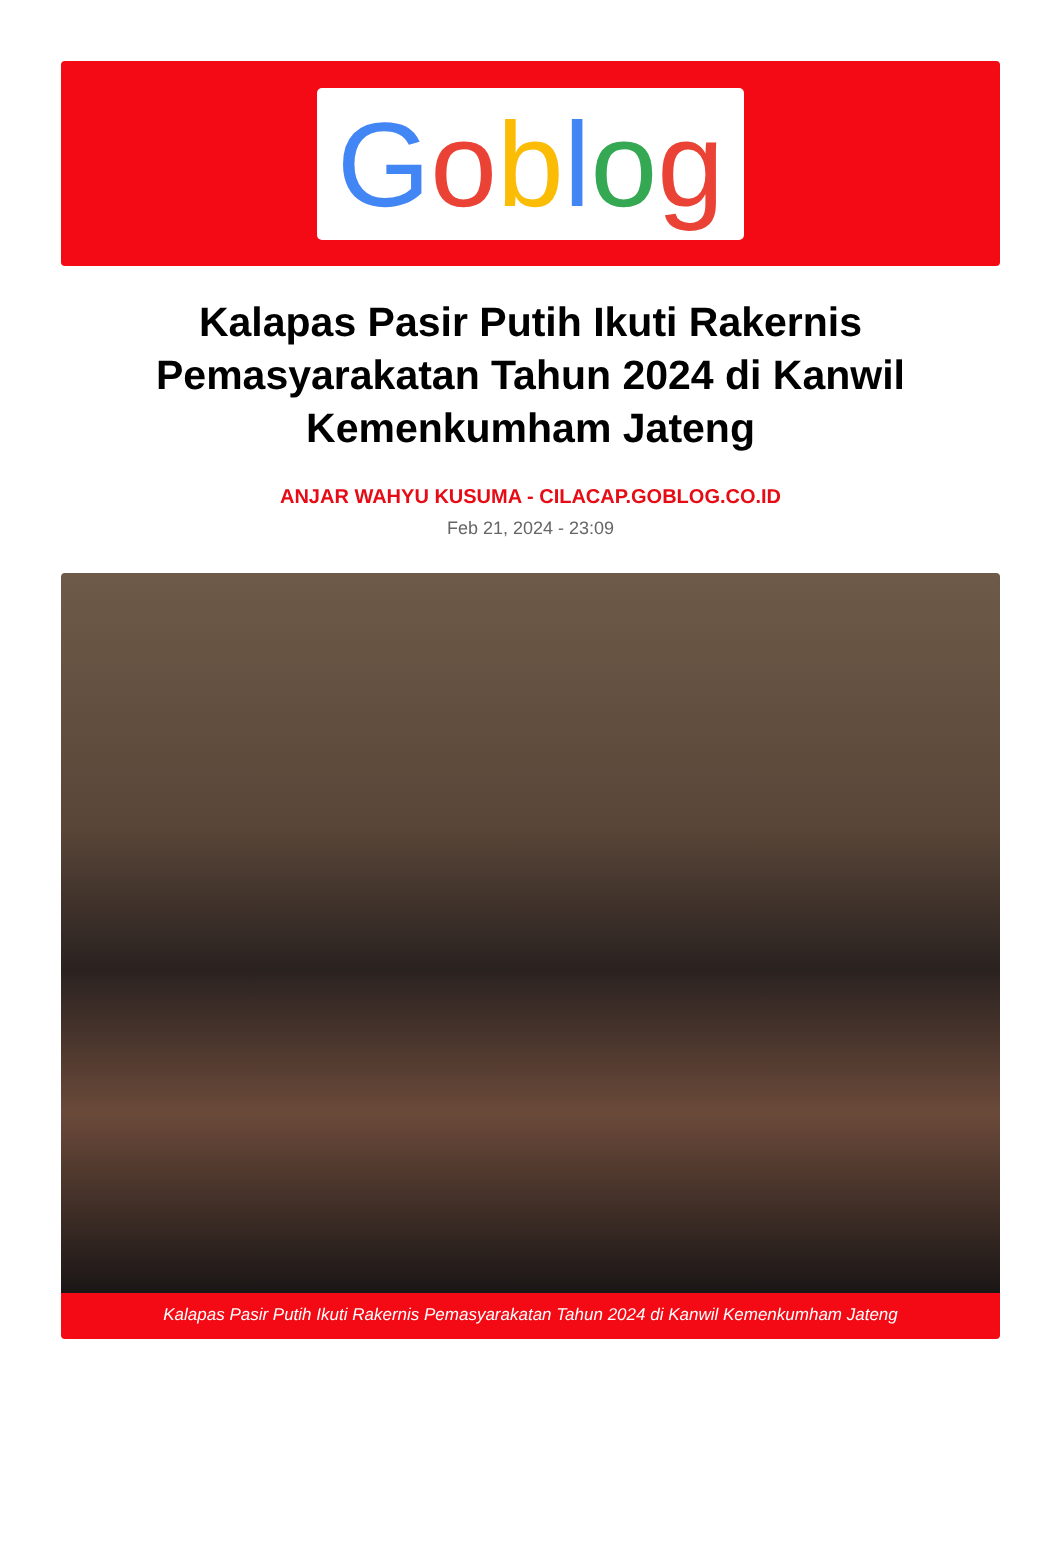Goblog
Kalapas Pasir Putih Ikuti Rakernis Pemasyarakatan Tahun 2024 di Kanwil Kemenkumham Jateng
ANJAR WAHYU KUSUMA - CILACAP.GOBLOG.CO.ID
Feb 21, 2024 - 23:09
Kalapas Pasir Putih Ikuti Rakernis Pemasyarakatan Tahun 2024 di Kanwil Kemenkumham Jateng